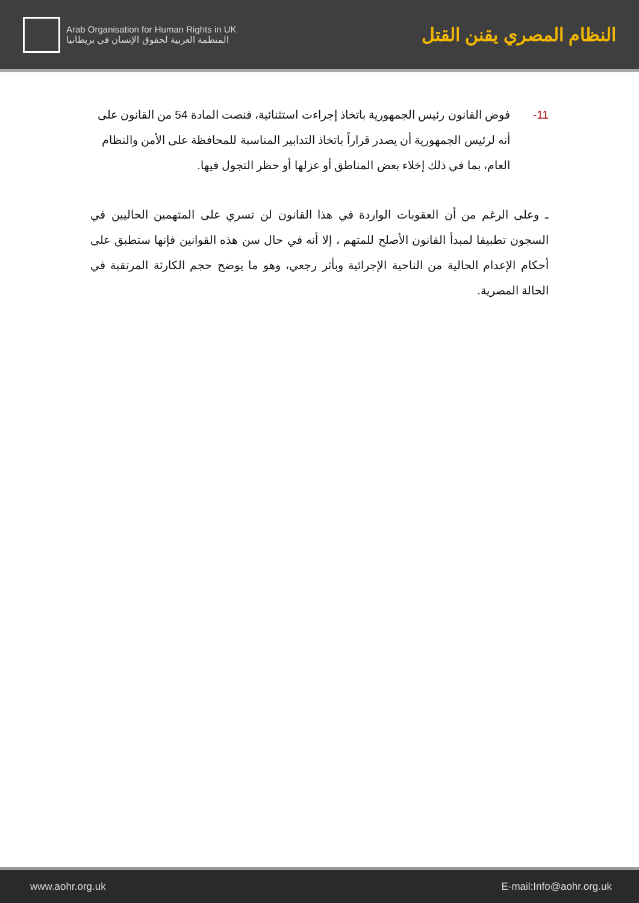Arab Organisation for Human Rights in UK
المنظمة العربية لحقوق الإنسان في بريطانيا
النظام المصري يقنن القتل
11- فوض القانون رئيس الجمهورية باتخاذ إجراءت استثنائية، فنصت المادة 54 من القانون على أنه لرئيس الجمهورية أن يصدر قراراً باتخاذ التدابير المناسبة للمحافظة على الأمن والنظام العام، بما في ذلك إخلاء بعض المناطق أو عزلها أو حظر التجول فيها.
ـ وعلى الرغم من أن العقوبات الواردة في هذا القانون لن تسري على المتهمين الحاليين في السجون تطبيقا لمبدأ القانون الأصلح للمتهم ، إلا أنه في حال سن هذه القوانين فإنها ستطبق على أحكام الإعدام الحالية من الناحية الإجرائية وبأثر رجعي، وهو ما يوضح حجم الكارثة المرتقبة في الحالة المصرية.
www.aohr.org.uk E-mail:Info@aohr.org.uk